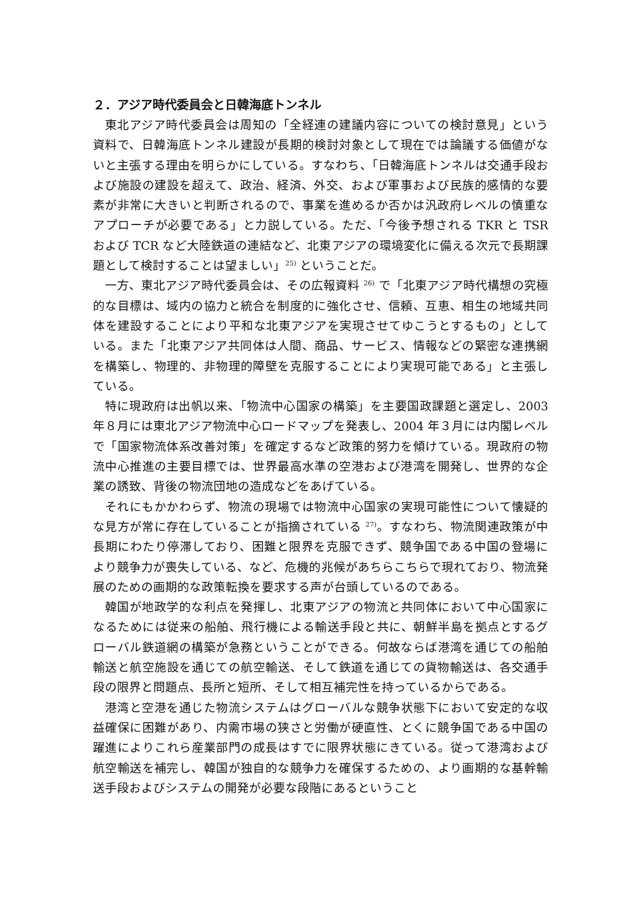２．アジア時代委員会と日韓海底トンネル
東北アジア時代委員会は周知の「全経連の建議内容についての検討意見」という資料で、日韓海底トンネル建設が長期的検討対象として現在では論議する価値がないと主張する理由を明らかにしている。すなわち、「日韓海底トンネルは交通手段および施設の建設を超えて、政治、経済、外交、および軍事および民族的感情的な要素が非常に大きいと判断されるので、事業を進めるか否かは汎政府レベルの慎重なアプローチが必要である」と力説している。ただ、「今後予想される TKR と TSR および TCR など大陸鉄道の連結など、北東アジアの環境変化に備える次元で長期課題として検討することは望ましい」<sup>25)</sup> ということだ。
一方、東北アジア時代委員会は、その広報資料 <sup>26)</sup> で「北東アジア時代構想の究極的な目標は、域内の協力と統合を制度的に強化させ、信頼、互恵、相生の地域共同体を建設することにより平和な北東アジアを実現させてゆこうとするもの」としている。また「北東アジア共同体は人間、商品、サービス、情報などの緊密な連携網を構築し、物理的、非物理的障壁を克服することにより実現可能である」と主張している。
特に現政府は出帆以来、「物流中心国家の構築」を主要国政課題と選定し、2003年８月には東北アジア物流中心ロードマップを発表し、2004 年３月には内閣レベルで「国家物流体系改善対策」を確定するなど政策的努力を傾けている。現政府の物流中心推進の主要目標では、世界最高水準の空港および港湾を開発し、世界的な企業の誘致、背後の物流団地の造成などをあげている。
それにもかかわらず、物流の現場では物流中心国家の実現可能性について懐疑的な見方が常に存在していることが指摘されている <sup>27)</sup>。すなわち、物流関連政策が中長期にわたり停滞しており、困難と限界を克服できず、競争国である中国の登場により競争力が喪失している、など、危機的兆候があちらこちらで現れており、物流発展のための画期的な政策転換を要求する声が台頭しているのである。
韓国が地政学的な利点を発揮し、北東アジアの物流と共同体において中心国家になるためには従来の船舶、飛行機による輸送手段と共に、朝鮮半島を拠点とするグローバル鉄道網の構築が急務ということができる。何故ならば港湾を通じての船舶輸送と航空施設を通じての航空輸送、そして鉄道を通じての貨物輸送は、各交通手段の限界と問題点、長所と短所、そして相互補完性を持っているからである。
港湾と空港を通じた物流システムはグローバルな競争状態下において安定的な収益確保に困難があり、内需市場の狭さと労働が硬直性、とくに競争国である中国の躍進によりこれら産業部門の成長はすでに限界状態にきている。従って港湾および航空輸送を補完し、韓国が独自的な競争力を確保するための、より画期的な基幹輸送手段およびシステムの開発が必要な段階にあるということ